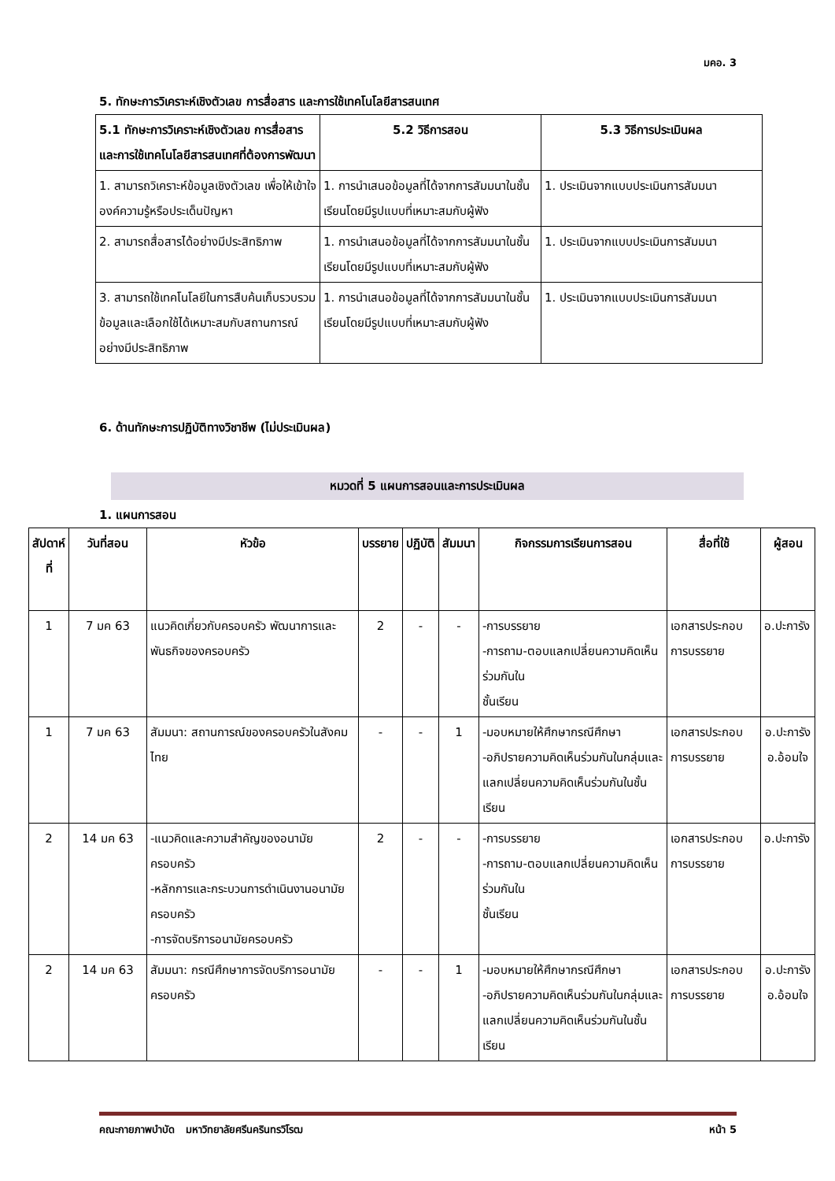มคอ. 3
5. ทักษะการวิเคราะห์เชิงตัวเลข การสื่อสาร และการใช้เทคโนโลยีสารสนเทศ
| 5.1 ทักษะการวิเคราะห์เชิงตัวเลข การสื่อสาร และการใช้เทคโนโลยีสารสนเทศที่ต้องการพัฒนา | 5.2 วิธีการสอน | 5.3 วิธีการประเมินผล |
| --- | --- | --- |
| 1. สามารถวิเคราะห์ข้อมูลเชิงตัวเลข เพื่อให้เข้าใจองค์ความรู้หรือประเด็นปัญหา | 1. การนำเสนอข้อมูลที่ได้จากการสัมมนาในชั้นเรียนโดยมีรูปแบบที่เหมาะสมกับผู้ฟัง | 1. ประเมินจากแบบประเมินการสัมมนา |
| 2. สามารถสื่อสารได้อย่างมีประสิทธิภาพ | 1. การนำเสนอข้อมูลที่ได้จากการสัมมนาในชั้นเรียนโดยมีรูปแบบที่เหมาะสมกับผู้ฟัง | 1. ประเมินจากแบบประเมินการสัมมนา |
| 3. สามารถใช้เทคโนโลยีในการสืบค้นเก็บรวบรวมข้อมูลและเลือกใช้ได้เหมาะสมกับสถานการณ์อย่างมีประสิทธิภาพ | 1. การนำเสนอข้อมูลที่ได้จากการสัมมนาในชั้นเรียนโดยมีรูปแบบที่เหมาะสมกับผู้ฟัง | 1. ประเมินจากแบบประเมินการสัมมนา |
6. ด้านทักษะการปฏิบัติทางวิชาชีพ (ไม่ประเมินผล)
หมวดที่ 5 แผนการสอนและการประเมินผล
1. แผนการสอน
| สัปดาห์ที่ | วันที่สอน | หัวข้อ | บรรยาย | ปฏิบัติ | สัมมนา | กิจกรรมการเรียนการสอน | สื่อที่ใช้ | ผู้สอน |
| --- | --- | --- | --- | --- | --- | --- | --- | --- |
| 1 | 7 มค 63 | แนวคิดเกี่ยวกับครอบครัว พัฒนาการและพันธกิจของครอบครัว | 2 | - | - | -การบรรยาย -การถาม-ตอบแลกเปลี่ยนความคิดเห็นร่วมกันใน ชั้นเรียน | เอกสารประกอบการบรรยาย | อ.ปะการัง |
| 1 | 7 มค 63 | สัมมนา: สถานการณ์ของครอบครัวในสังคมไทย | - | - | 1 | -มอบหมายให้ศึกษากรณีศึกษา -อภิปรายความคิดเห็นร่วมกันในกลุ่มและแลกเปลี่ยนความคิดเห็นร่วมกันในชั้นเรียน | เอกสารประกอบการบรรยาย | อ.ปะการัง อ.อ้อมใจ |
| 2 | 14 มค 63 | -แนวคิดและความสำคัญของอนามัยครอบครัว -หลักการและกระบวนการดำเนินงานอนามัยครอบครัว -การจัดบริการอนามัยครอบครัว | 2 | - | - | -การบรรยาย -การถาม-ตอบแลกเปลี่ยนความคิดเห็นร่วมกันใน ชั้นเรียน | เอกสารประกอบการบรรยาย | อ.ปะการัง |
| 2 | 14 มค 63 | สัมมนา: กรณีศึกษาการจัดบริการอนามัยครอบครัว | - | - | 1 | -มอบหมายให้ศึกษากรณีศึกษา -อภิปรายความคิดเห็นร่วมกันในกลุ่มและแลกเปลี่ยนความคิดเห็นร่วมกันในชั้นเรียน | เอกสารประกอบการบรรยาย | อ.ปะการัง อ.อ้อมใจ |
คณะกายภาพบำบัด มหาวิทยาลัยศรีนครินทรวิโรฒ หน้า 5